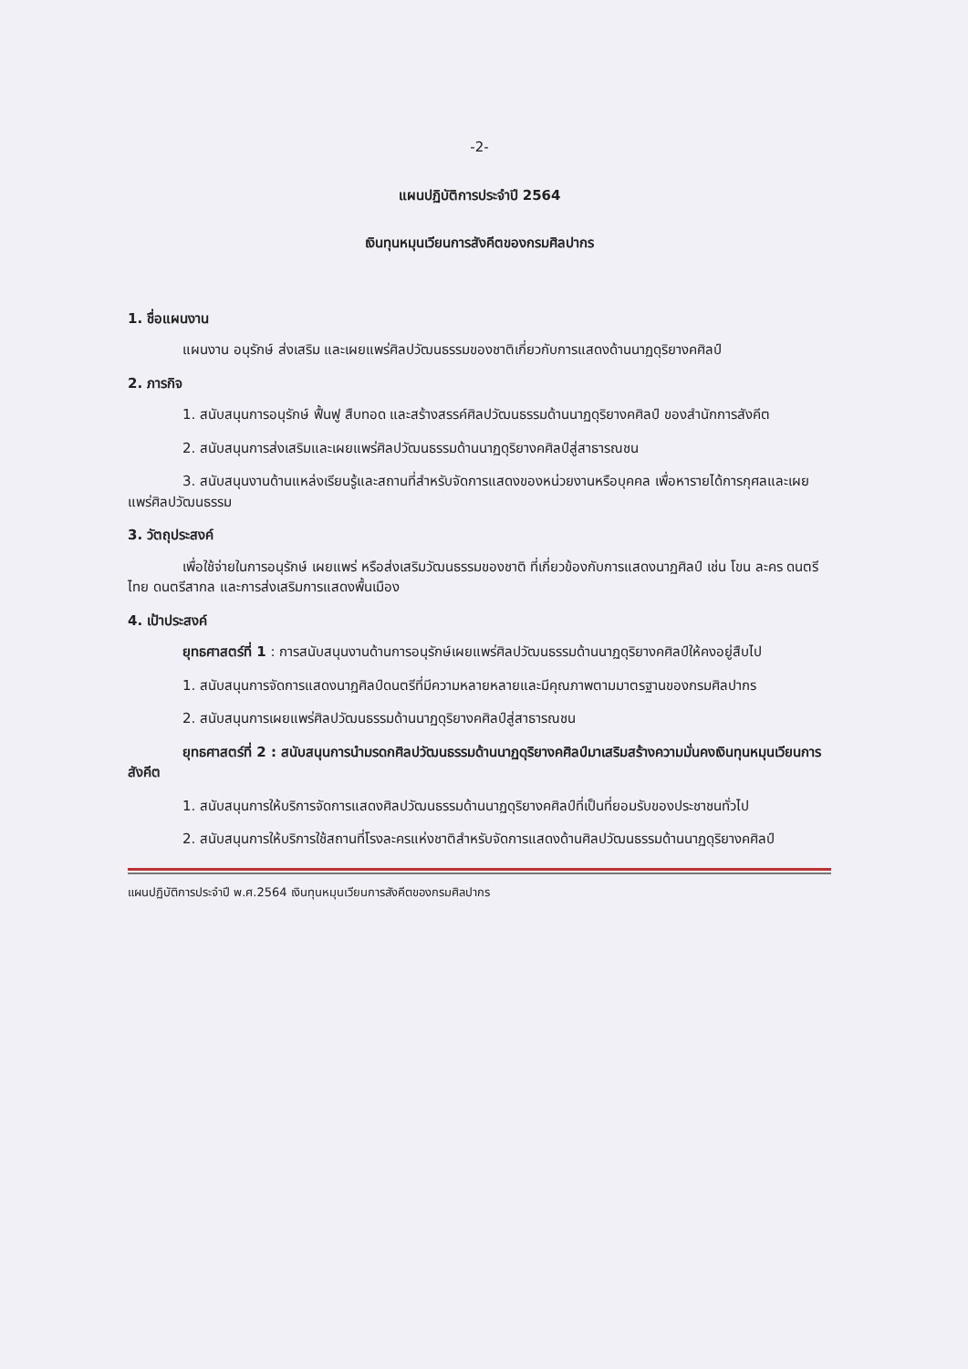-2-
แผนปฏิบัติการประจำปี 2564
เงินทุนหมุนเวียนการสังคีตของกรมศิลปากร
1. ชื่อแผนงาน
แผนงาน อนุรักษ์ ส่งเสริม และเผยแพร่ศิลปวัฒนธรรมของชาติเกี่ยวกับการแสดงด้านนาฏดุริยางคศิลป์
2. ภารกิจ
1. สนับสนุนการอนุรักษ์ ฟื้นฟู สืบทอด และสร้างสรรค์ศิลปวัฒนธรรมด้านนาฏดุริยางคศิลป์ ของสำนักการสังคีต
2. สนับสนุนการส่งเสริมและเผยแพร่ศิลปวัฒนธรรมด้านนาฏดุริยางคศิลป์สู่สาธารณชน
3. สนับสนุนงานด้านแหล่งเรียนรู้และสถานที่สำหรับจัดการแสดงของหน่วยงานหรือบุคคล เพื่อหารายได้การกุศลและเผยแพร่ศิลปวัฒนธรรม
3. วัตถุประสงค์
เพื่อใช้จ่ายในการอนุรักษ์ เผยแพร่ หรือส่งเสริมวัฒนธรรมของชาติ ที่เกี่ยวข้องกับการแสดงนาฏศิลป์ เช่น โขน ละคร ดนตรีไทย ดนตรีสากล และการส่งเสริมการแสดงพื้นเมือง
4. เป้าประสงค์
ยุทธศาสตร์ที่ 1 : การสนับสนุนงานด้านการอนุรักษ์เผยแพร่ศิลปวัฒนธรรมด้านนาฏดุริยางคศิลป์ให้คงอยู่สืบไป
1. สนับสนุนการจัดการแสดงนาฏศิลป์ดนตรีที่มีความหลายหลายและมีคุณภาพตามมาตรฐานของกรมศิลปากร
2. สนับสนุนการเผยแพร่ศิลปวัฒนธรรมด้านนาฏดุริยางคศิลป์สู่สาธารณชน
ยุทธศาสตร์ที่ 2 : สนับสนุนการนำมรดกศิลปวัฒนธรรมด้านนาฏดุริยางคศิลป์มาเสริมสร้างความมั่นคงเงินทุนหมุนเวียนการสังคีต
1. สนับสนุนการให้บริการจัดการแสดงศิลปวัฒนธรรมด้านนาฏดุริยางคศิลป์ที่เป็นที่ยอมรับของประชาชนทั่วไป
2. สนับสนุนการให้บริการใช้สถานที่โรงละครแห่งชาติสำหรับจัดการแสดงด้านศิลปวัฒนธรรมด้านนาฏดุริยางคศิลป์
แผนปฏิบัติการประจำปี พ.ศ.2564 เงินทุนหมุนเวียนการสังคีตของกรมศิลปากร